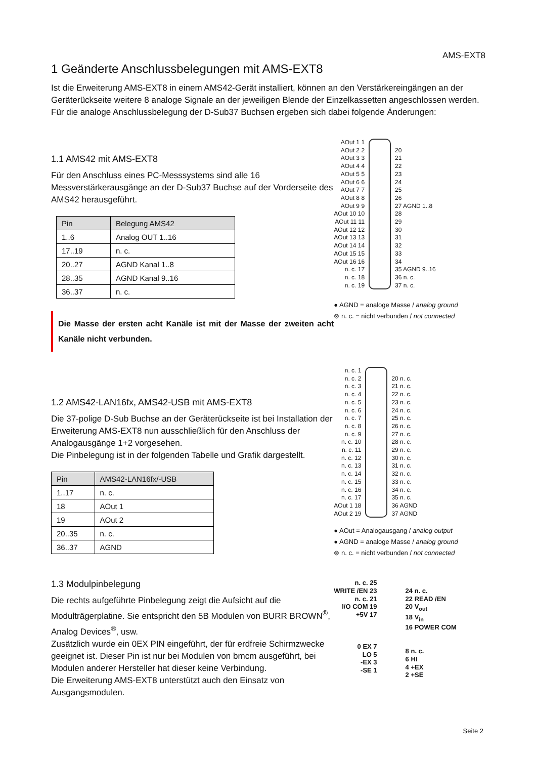AMS-EXT8
1 Geänderte Anschlussbelegungen mit AMS-EXT8
Ist die Erweiterung AMS-EXT8 in einem AMS42-Gerät installiert, können an den Verstärkereingängen an der Geräterückseite weitere 8 analoge Signale an der jeweiligen Blende der Einzelkassetten angeschlossen werden. Für die analoge Anschlussbelegung der D-Sub37 Buchsen ergeben sich dabei folgende Änderungen:
1.1 AMS42 mit AMS-EXT8
Für den Anschluss eines PC-Messsystems sind alle 16 Messverstärkerausgänge an der D-Sub37 Buchse auf der Vorderseite des AMS42 herausgeführt.
| Pin | Belegung AMS42 |
| --- | --- |
| 1..6 | Analog OUT 1..16 |
| 17..19 | n. c. |
| 20..27 | AGND Kanal 1..8 |
| 28..35 | AGND Kanal 9..16 |
| 36..37 | n. c. |
Die Masse der ersten acht Kanäle ist mit der Masse der zweiten acht Kanäle nicht verbunden.
AOut 1 1
AOut 2 2
AOut 3 3
AOut 4 4
AOut 5 5
AOut 6 6
AOut 7 7
AOut 8 8
AOut 9 9
AOut 10 10
AOut 11 11
AOut 12 12
AOut 13 13
AOut 14 14
AOut 15 15
AOut 16 16
n. c. 17
n. c. 18
n. c. 19
20
21
22
23
24
25
26
27 AGND 1..8
28
29
30
31
32
33
34
35 AGND 9..16
36 n. c.
37 n. c.
● AGND = analoge Masse / analog ground
⊗ n. c. = nicht verbunden / not connected
1.2 AMS42-LAN16fx, AMS42-USB mit AMS-EXT8
Die 37-polige D-Sub Buchse an der Geräterückseite ist bei Installation der Erweiterung AMS-EXT8 nun ausschließlich für den Anschluss der Analogausgänge 1+2 vorgesehen.
Die Pinbelegung ist in der folgenden Tabelle und Grafik dargestellt.
| Pin | AMS42-LAN16fx/-USB |
| --- | --- |
| 1..17 | n. c. |
| 18 | AOut 1 |
| 19 | AOut 2 |
| 20..35 | n. c. |
| 36..37 | AGND |
n. c. 1
n. c. 2
n. c. 3
n. c. 4
n. c. 5
n. c. 6
n. c. 7
n. c. 8
n. c. 9
n. c. 10
n. c. 11
n. c. 12
n. c. 13
n. c. 14
n. c. 15
n. c. 16
n. c. 17
AOut 1 18
AOut 2 19
20 n. c.
21 n. c.
22 n. c.
23 n. c.
24 n. c.
25 n. c.
26 n. c.
27 n. c.
28 n. c.
29 n. c.
30 n. c.
31 n. c.
32 n. c.
33 n. c.
34 n. c.
35 n. c.
36 AGND
37 AGND
● AOut = Analogausgang / analog output
● AGND = analoge Masse / analog ground
⊗ n. c. = nicht verbunden / not connected
1.3 Modulpinbelegung
Die rechts aufgeführte Pinbelegung zeigt die Aufsicht auf die Modulträgerplatine. Sie entspricht den 5B Modulen von BURR BROWN<sup>®</sup>, Analog Devices<sup>®</sup>, usw.
Zusätzlich wurde ein 0EX PIN eingeführt, der für erdfreie Schirmzwecke geeignet ist. Dieser Pin ist nur bei Modulen von bmcm ausgeführt, bei Modulen anderer Hersteller hat dieser keine Verbindung.
Die Erweiterung AMS-EXT8 unterstützt auch den Einsatz von Ausgangsmodulen.
n. c. 25
WRITE /EN 23
n. c. 21
I/O COM 19
+5V 17
0 EX 7
LO 5
-EX 3
-SE 1
24 n. c.
22 READ /EN
20 V<sub>out</sub>
18 V<sub>in</sub>
16 POWER COM
8 n. c.
6 HI
4 +EX
2 +SE
Seite 2